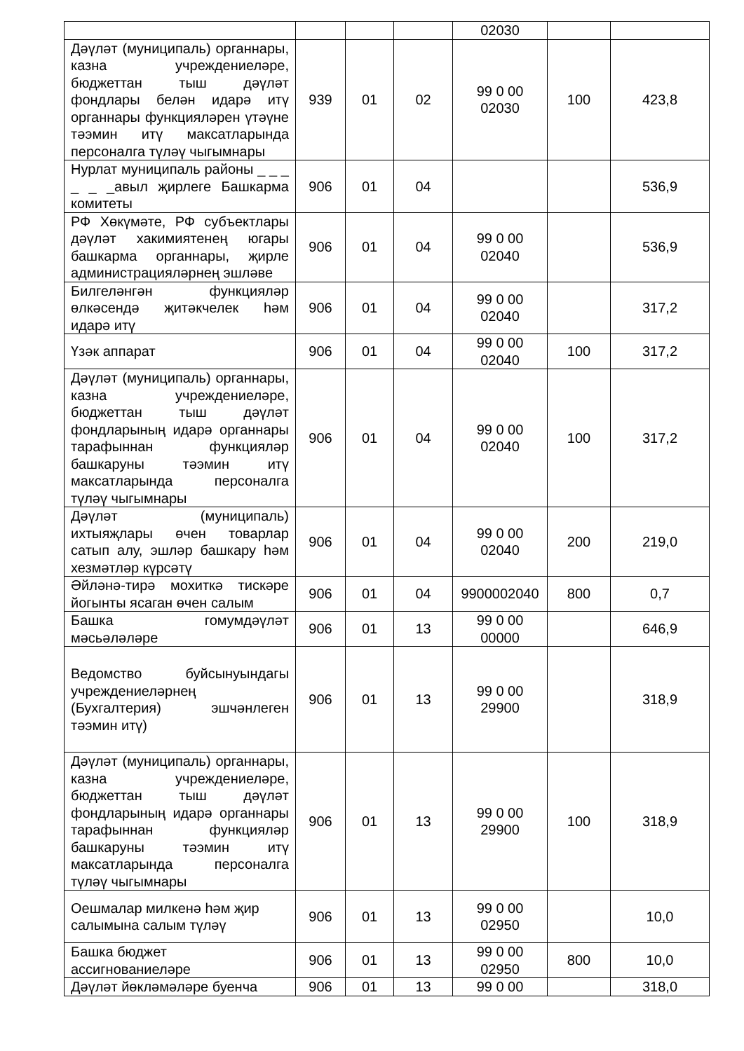| | | | | 02030 | | |
| Дәүләт (муниципаль) органнары, казна учреждениеләре, бюджеттан тыш дәүләт фондлары белән идарә итү органнары функцияләрен үтәүне тәэмин итү максатларында персоналга түләү чыгымнары | 939 | 01 | 02 | 99 0 00 02030 | 100 | 423,8 |
| Нурлат муниципаль районы _ _ _ _ _ _авыл җирлеге Башкарма комитеты | 906 | 01 | 04 | | | 536,9 |
| РФ Хөкүмәте, РФ субъектлары дәүләт хакимиятенең югары башкарма органнары, җирле администрацияләрнең эшләве | 906 | 01 | 04 | 99 0 00 02040 | | 536,9 |
| Билгеләнгән функцияләр өлкәсендә җитәкчелек һәм идарә итү | 906 | 01 | 04 | 99 0 00 02040 | | 317,2 |
| Үзәк аппарат | 906 | 01 | 04 | 99 0 00 02040 | 100 | 317,2 |
| Дәүләт (муниципаль) органнары, казна учреждениеләре, бюджеттан тыш дәүләт фондларының идарә органнары тарафыннан функцияләр башкаруны тәэмин итү максатларында персоналга түләү чыгымнары | 906 | 01 | 04 | 99 0 00 02040 | 100 | 317,2 |
| Дәүләт (муниципаль) ихтыяҗлары өчен товарлар сатып алу, эшләр башкару һәм хезмәтләр күрсәтү | 906 | 01 | 04 | 99 0 00 02040 | 200 | 219,0 |
| Әйләнә-тирә мохиткә тискәре йогынты ясаган өчен салым | 906 | 01 | 04 | 9900002040 | 800 | 0,7 |
| Башка гомумдәүләт мәсьәләләре | 906 | 01 | 13 | 99 0 00 00000 | | 646,9 |
| Ведомство буйсынуындагы учреждениеләрнең (Бухгалтерия) эшчәнлеген тәэмин итү) | 906 | 01 | 13 | 99 0 00 29900 | | 318,9 |
| Дәүләт (муниципаль) органнары, казна учреждениеләре, бюджеттан тыш дәүләт фондларының идарә органнары тарафыннан функцияләр башкаруны тәэмин итү максатларында персоналга түләү чыгымнары | 906 | 01 | 13 | 99 0 00 29900 | 100 | 318,9 |
| Оешмалар милкенә һәм җир салымына салым түләү | 906 | 01 | 13 | 99 0 00 02950 | | 10,0 |
| Башка бюджет ассигнованиеләре | 906 | 01 | 13 | 99 0 00 02950 | 800 | 10,0 |
| Дәүләт йөкләмәләре буенча | 906 | 01 | 13 | 99 0 00 | | 318,0 |